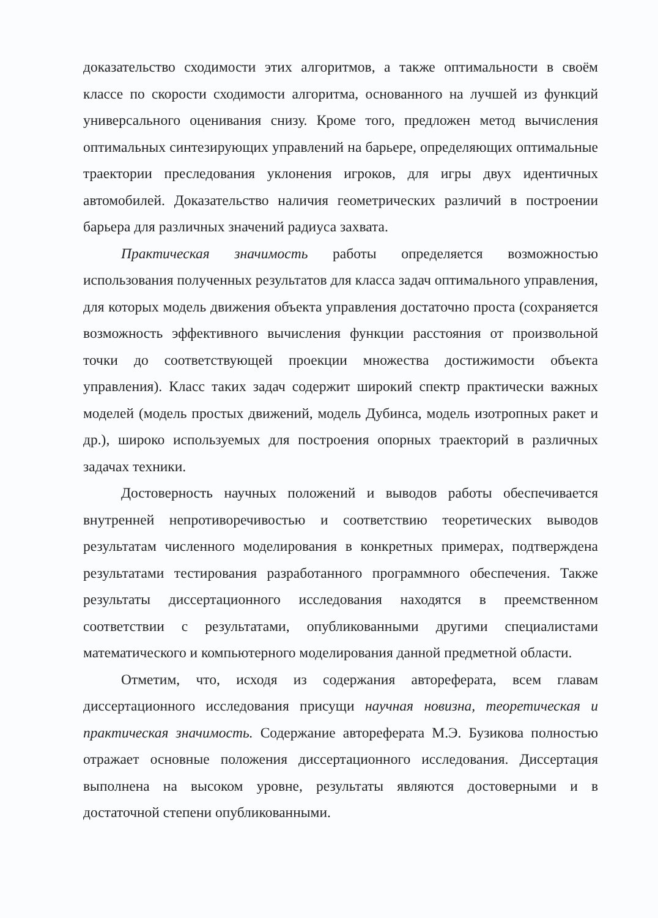доказательство сходимости этих алгоритмов, а также оптимальности в своём классе по скорости сходимости алгоритма, основанного на лучшей из функций универсального оценивания снизу. Кроме того, предложен метод вычисления оптимальных синтезирующих управлений на барьере, определяющих оптимальные траектории преследования уклонения игроков, для игры двух идентичных автомобилей. Доказательство наличия геометрических различий в построении барьера для различных значений радиуса захвата.
Практическая значимость работы определяется возможностью использования полученных результатов для класса задач оптимального управления, для которых модель движения объекта управления достаточно проста (сохраняется возможность эффективного вычисления функции расстояния от произвольной точки до соответствующей проекции множества достижимости объекта управления). Класс таких задач содержит широкий спектр практически важных моделей (модель простых движений, модель Дубинса, модель изотропных ракет и др.), широко используемых для построения опорных траекторий в различных задачах техники.
Достоверность научных положений и выводов работы обеспечивается внутренней непротиворечивостью и соответствию теоретических выводов результатам численного моделирования в конкретных примерах, подтверждена результатами тестирования разработанного программного обеспечения. Также результаты диссертационного исследования находятся в преемственном соответствии с результатами, опубликованными другими специалистами математического и компьютерного моделирования данной предметной области.
Отметим, что, исходя из содержания автореферата, всем главам диссертационного исследования присущи научная новизна, теоретическая и практическая значимость. Содержание автореферата М.Э. Бузикова полностью отражает основные положения диссертационного исследования. Диссертация выполнена на высоком уровне, результаты являются достоверными и в достаточной степени опубликованными.